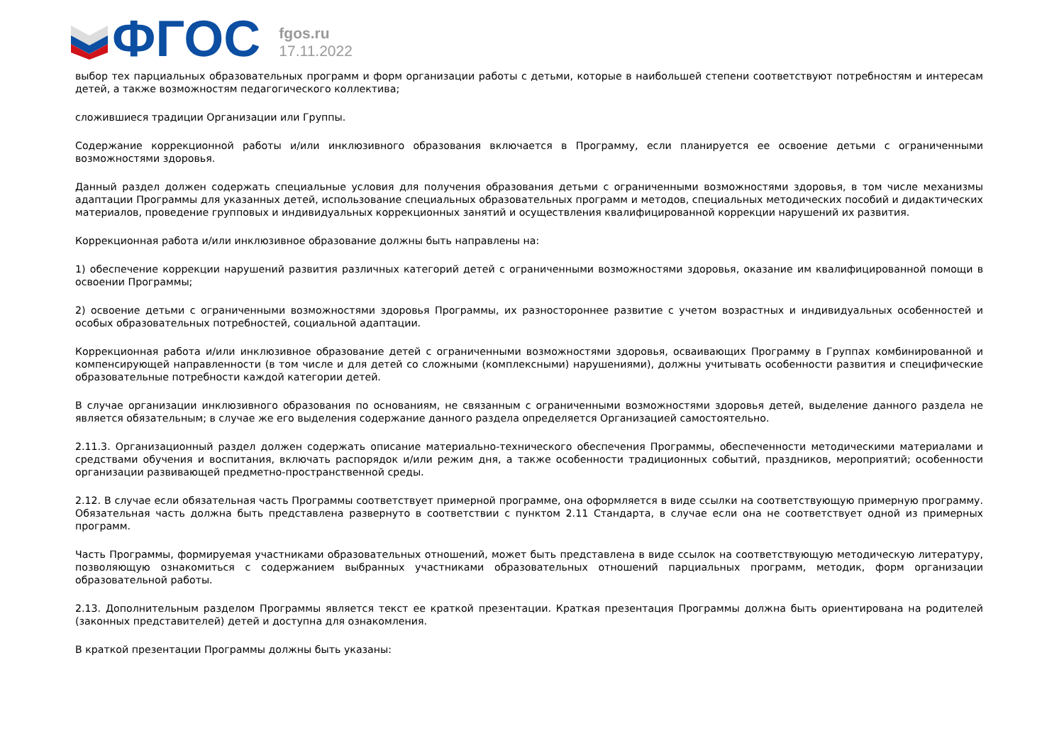ФГОС
fgos.ru
17.11.2022
выбор тех парциальных образовательных программ и форм организации работы с детьми, которые в наибольшей степени соответствуют потребностям и интересам детей, а также возможностям педагогического коллектива;
сложившиеся традиции Организации или Группы.
Содержание коррекционной работы и/или инклюзивного образования включается в Программу, если планируется ее освоение детьми с ограниченными возможностями здоровья.
Данный раздел должен содержать специальные условия для получения образования детьми с ограниченными возможностями здоровья, в том числе механизмы адаптации Программы для указанных детей, использование специальных образовательных программ и методов, специальных методических пособий и дидактических материалов, проведение групповых и индивидуальных коррекционных занятий и осуществления квалифицированной коррекции нарушений их развития.
Коррекционная работа и/или инклюзивное образование должны быть направлены на:
1) обеспечение коррекции нарушений развития различных категорий детей с ограниченными возможностями здоровья, оказание им квалифицированной помощи в освоении Программы;
2) освоение детьми с ограниченными возможностями здоровья Программы, их разностороннее развитие с учетом возрастных и индивидуальных особенностей и особых образовательных потребностей, социальной адаптации.
Коррекционная работа и/или инклюзивное образование детей с ограниченными возможностями здоровья, осваивающих Программу в Группах комбинированной и компенсирующей направленности (в том числе и для детей со сложными (комплексными) нарушениями), должны учитывать особенности развития и специфические образовательные потребности каждой категории детей.
В случае организации инклюзивного образования по основаниям, не связанным с ограниченными возможностями здоровья детей, выделение данного раздела не является обязательным; в случае же его выделения содержание данного раздела определяется Организацией самостоятельно.
2.11.3. Организационный раздел должен содержать описание материально-технического обеспечения Программы, обеспеченности методическими материалами и средствами обучения и воспитания, включать распорядок и/или режим дня, а также особенности традиционных событий, праздников, мероприятий; особенности организации развивающей предметно-пространственной среды.
2.12. В случае если обязательная часть Программы соответствует примерной программе, она оформляется в виде ссылки на соответствующую примерную программу. Обязательная часть должна быть представлена развернуто в соответствии с пунктом 2.11 Стандарта, в случае если она не соответствует одной из примерных программ.
Часть Программы, формируемая участниками образовательных отношений, может быть представлена в виде ссылок на соответствующую методическую литературу, позволяющую ознакомиться с содержанием выбранных участниками образовательных отношений парциальных программ, методик, форм организации образовательной работы.
2.13. Дополнительным разделом Программы является текст ее краткой презентации. Краткая презентация Программы должна быть ориентирована на родителей (законных представителей) детей и доступна для ознакомления.
В краткой презентации Программы должны быть указаны: